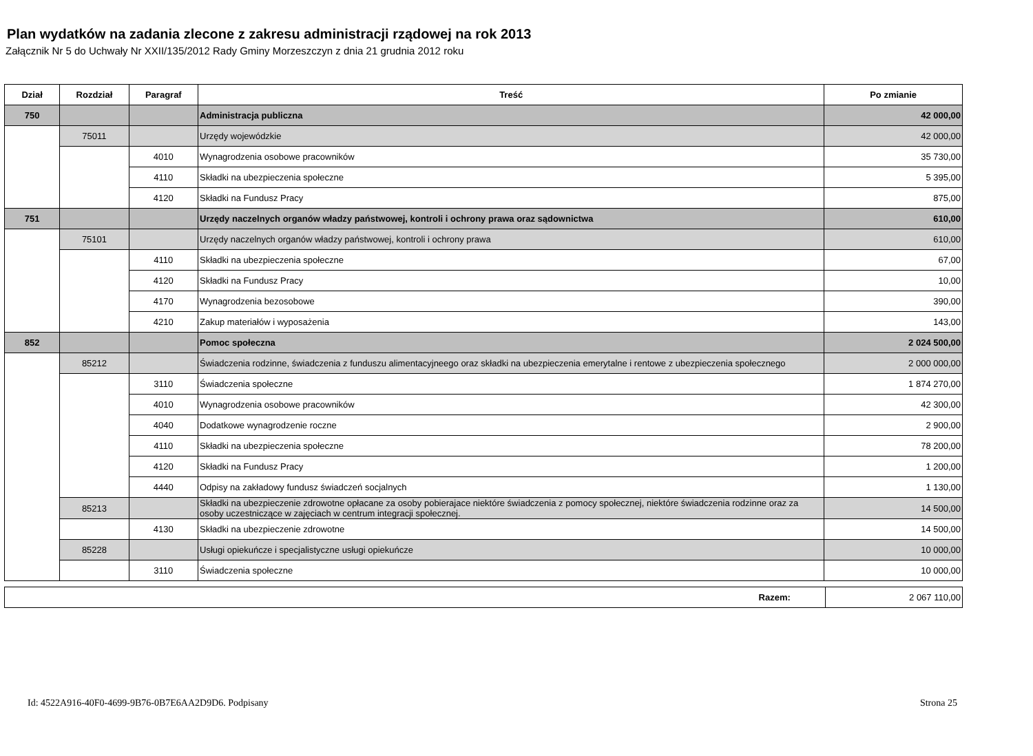Plan wydatków na zadania zlecone z zakresu administracji rządowej na rok 2013
Załącznik Nr 5 do Uchwały Nr XXII/135/2012 Rady Gminy Morzeszczyn z dnia 21 grudnia 2012 roku
| Dział | Rozdział | Paragraf | Treść | Po zmianie |
| --- | --- | --- | --- | --- |
| 750 | | | Administracja publiczna | 42 000,00 |
| | 75011 | | Urzędy wojewódzkie | 42 000,00 |
| | | 4010 | Wynagrodzenia osobowe pracowników | 35 730,00 |
| | | 4110 | Składki na ubezpieczenia społeczne | 5 395,00 |
| | | 4120 | Składki na Fundusz Pracy | 875,00 |
| 751 | | | Urzędy naczelnych organów władzy państwowej, kontroli i ochrony prawa oraz sądownictwa | 610,00 |
| | 75101 | | Urzędy naczelnych organów władzy państwowej, kontroli i ochrony prawa | 610,00 |
| | | 4110 | Składki na ubezpieczenia społeczne | 67,00 |
| | | 4120 | Składki na Fundusz Pracy | 10,00 |
| | | 4170 | Wynagrodzenia bezosobowe | 390,00 |
| | | 4210 | Zakup materiałów i wyposażenia | 143,00 |
| 852 | | | Pomoc społeczna | 2 024 500,00 |
| | 85212 | | Świadczenia rodzinne, świadczenia z funduszu alimentacyjneego oraz składki na ubezpieczenia emerytalne i rentowe z ubezpieczenia społecznego | 2 000 000,00 |
| | | 3110 | Świadczenia społeczne | 1 874 270,00 |
| | | 4010 | Wynagrodzenia osobowe pracowników | 42 300,00 |
| | | 4040 | Dodatkowe wynagrodzenie roczne | 2 900,00 |
| | | 4110 | Składki na ubezpieczenia społeczne | 78 200,00 |
| | | 4120 | Składki na Fundusz Pracy | 1 200,00 |
| | | 4440 | Odpisy na zakładowy fundusz świadczeń socjalnych | 1 130,00 |
| | 85213 | | Składki na ubezpieczenie zdrowotne opłacane za osoby pobierajace niektóre świadczenia z pomocy społecznej, niektóre świadczenia rodzinne oraz za osoby uczestniczące w zajęciach w centrum integracji społecznej. | 14 500,00 |
| | | 4130 | Składki na ubezpieczenie zdrowotne | 14 500,00 |
| | 85228 | | Usługi opiekuńcze i specjalistyczne usługi opiekuńcze | 10 000,00 |
| | | 3110 | Świadczenia społeczne | 10 000,00 |
| Razem: | 2 067 110,00 |
Id: 4522A916-40F0-4699-9B76-0B7E6AA2D9D6. Podpisany Strona 25